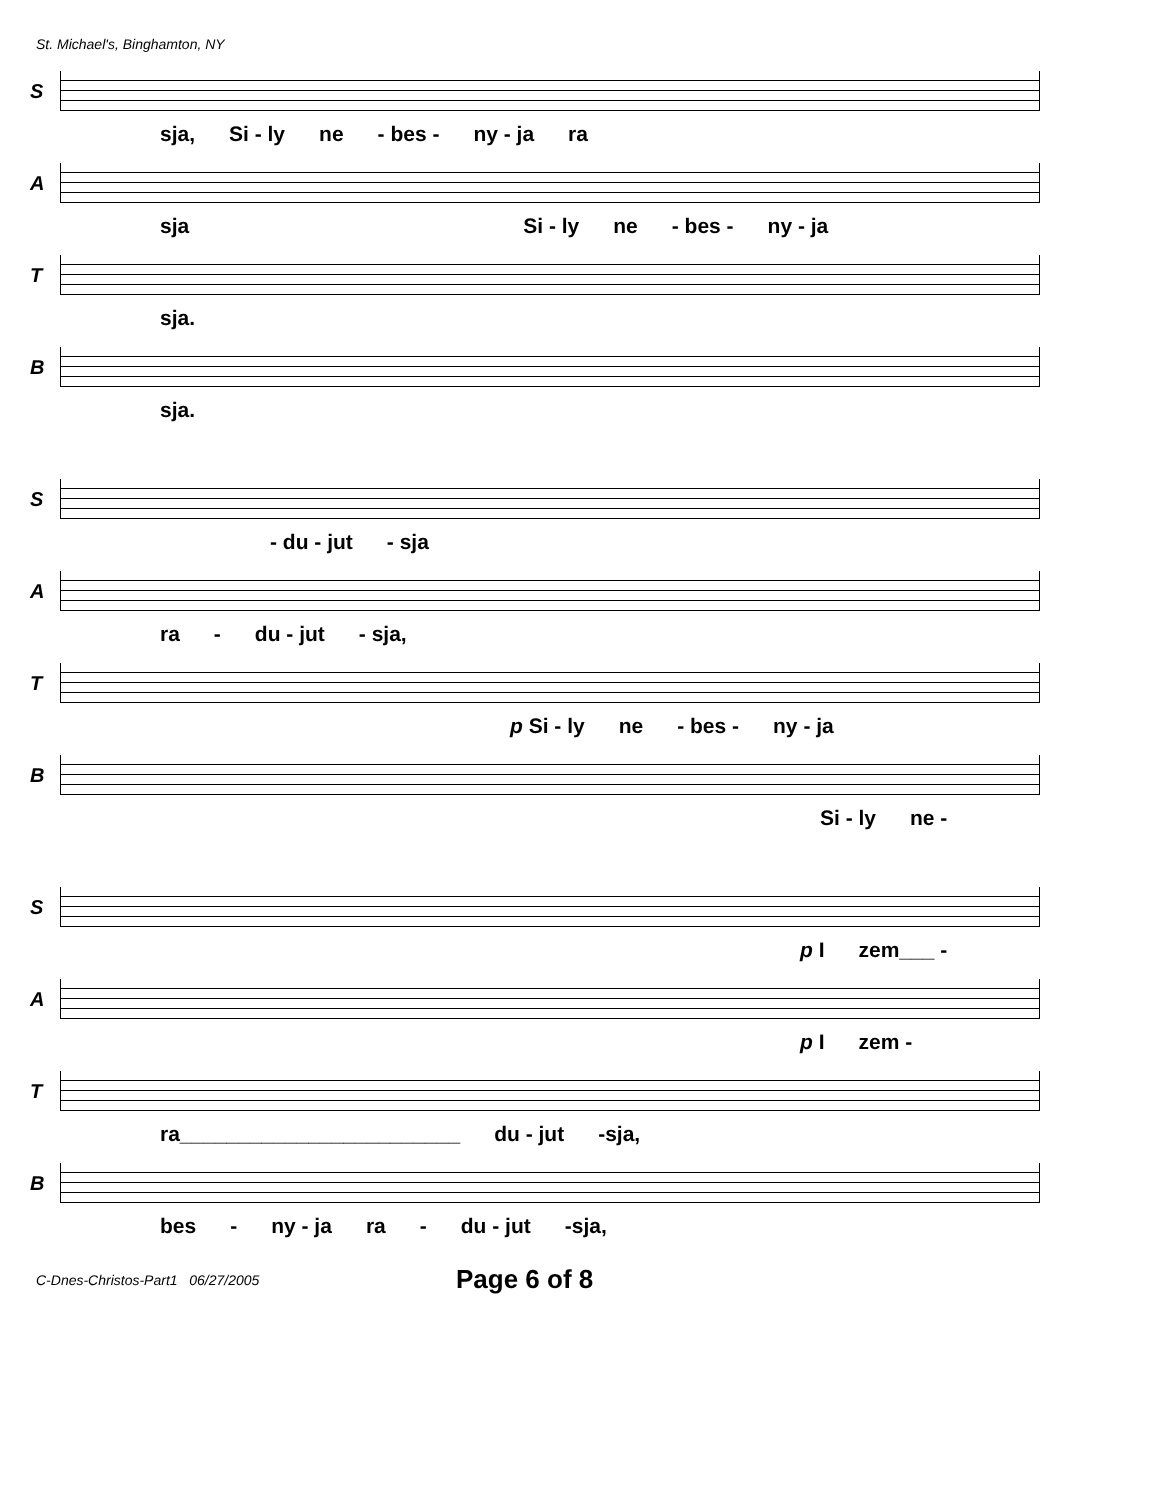St. Michael's, Binghamton, NY
S
sja, Si - ly ne - bes - ny - ja ra
A
sja Si - ly ne - bes - ny - ja
T
sja.
B
sja.
S
- du - jut - sja
A
ra - du - jut - sja,
T
p Si - ly ne - bes - ny - ja
B
Si - ly ne -
S
p I zem___ -
A
p I zem -
T
ra________________________ du - jut -sja,
B
bes - ny - ja ra - du - jut -sja,
C-Dnes-Christos-Part1 06/27/2005 Page 6 of 8